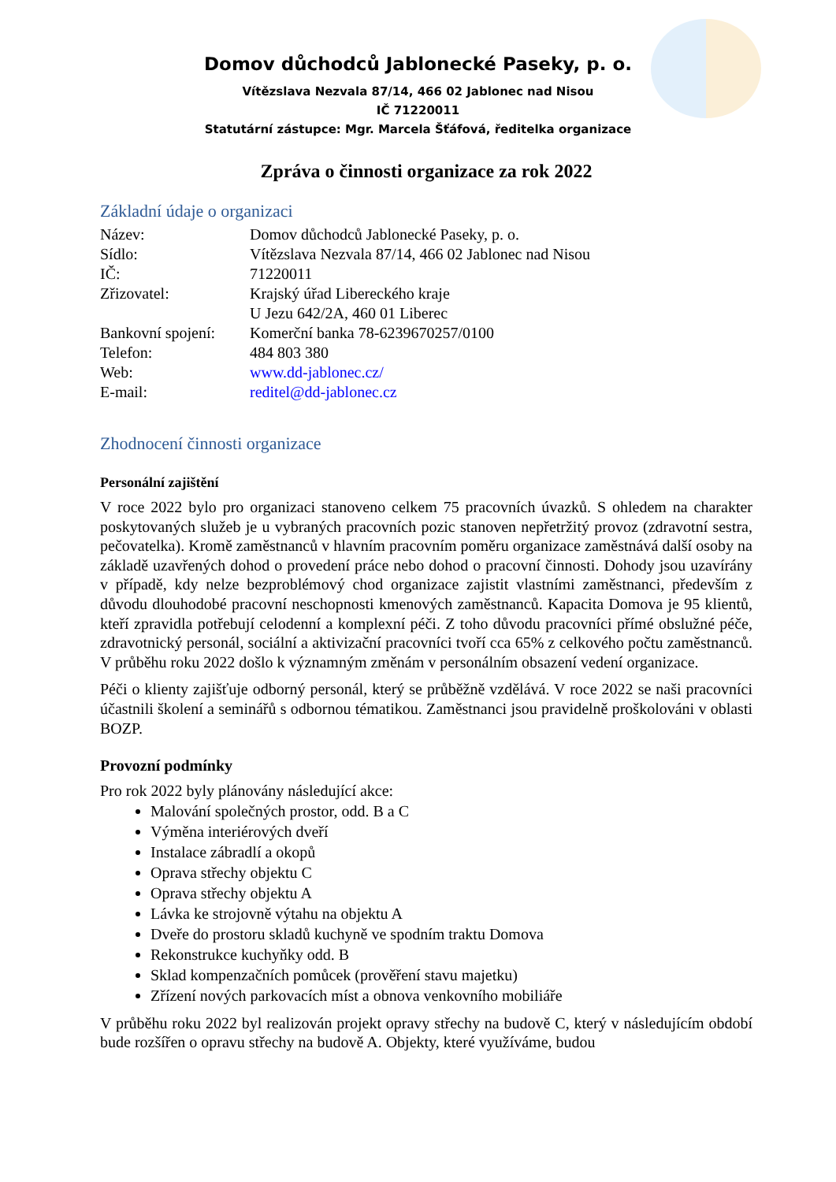Domov důchodců Jablonecké Paseky, p. o.
Vítězslava Nezvala 87/14, 466 02 Jablonec nad Nisou
IČ 71220011
Statutární zástupce: Mgr. Marcela Šťáfová, ředitelka organizace
Zpráva o činnosti organizace za rok 2022
Základní údaje o organizaci
| Název: | Domov důchodců Jablonecké Paseky, p. o. |
| Sídlo: | Vítězslava Nezvala 87/14, 466 02 Jablonec nad Nisou |
| IČ: | 71220011 |
| Zřizovatel: | Krajský úřad Libereckého kraje U Jezu 642/2A, 460 01 Liberec |
| Bankovní spojení: | Komerční banka 78-6239670257/0100 |
| Telefon: | 484 803 380 |
| Web: | www.dd-jablonec.cz/ |
| E-mail: | reditel@dd-jablonec.cz |
Zhodnocení činnosti organizace
Personální zajištění
V roce 2022 bylo pro organizaci stanoveno celkem 75 pracovních úvazků. S ohledem na charakter poskytovaných služeb je u vybraných pracovních pozic stanoven nepřetržitý provoz (zdravotní sestra, pečovatelka). Kromě zaměstnanců v hlavním pracovním poměru organizace zaměstnává další osoby na základě uzavřených dohod o provedení práce nebo dohod o pracovní činnosti. Dohody jsou uzavírány v případě, kdy nelze bezproblémový chod organizace zajistit vlastními zaměstnanci, především z důvodu dlouhodobé pracovní neschopnosti kmenových zaměstnanců. Kapacita Domova je 95 klientů, kteří zpravidla potřebují celodenní a komplexní péči. Z toho důvodu pracovníci přímé obslužné péče, zdravotnický personál, sociální a aktivizační pracovníci tvoří cca 65% z celkového počtu zaměstnanců. V průběhu roku 2022 došlo k významným změnám v personálním obsazení vedení organizace.
Péči o klienty zajišťuje odborný personál, který se průběžně vzdělává. V roce 2022 se naši pracovníci účastnili školení a seminářů s odbornou tématikou. Zaměstnanci jsou pravidelně proškolováni v oblasti BOZP.
Provozní podmínky
Pro rok 2022 byly plánovány následující akce:
Malování společných prostor, odd. B a C
Výměna interiérových dveří
Instalace zábradlí a okopů
Oprava střechy objektu C
Oprava střechy objektu A
Lávka ke strojovně výtahu na objektu A
Dveře do prostoru skladů kuchyně ve spodním traktu Domova
Rekonstrukce kuchyňky odd. B
Sklad kompenzačních pomůcek (prověření stavu majetku)
Zřízení nových parkovacích míst a obnova venkovního mobiliáře
V průběhu roku 2022 byl realizován projekt opravy střechy na budově C, který v následujícím období bude rozšířen o opravu střechy na budově A. Objekty, které využíváme, budou